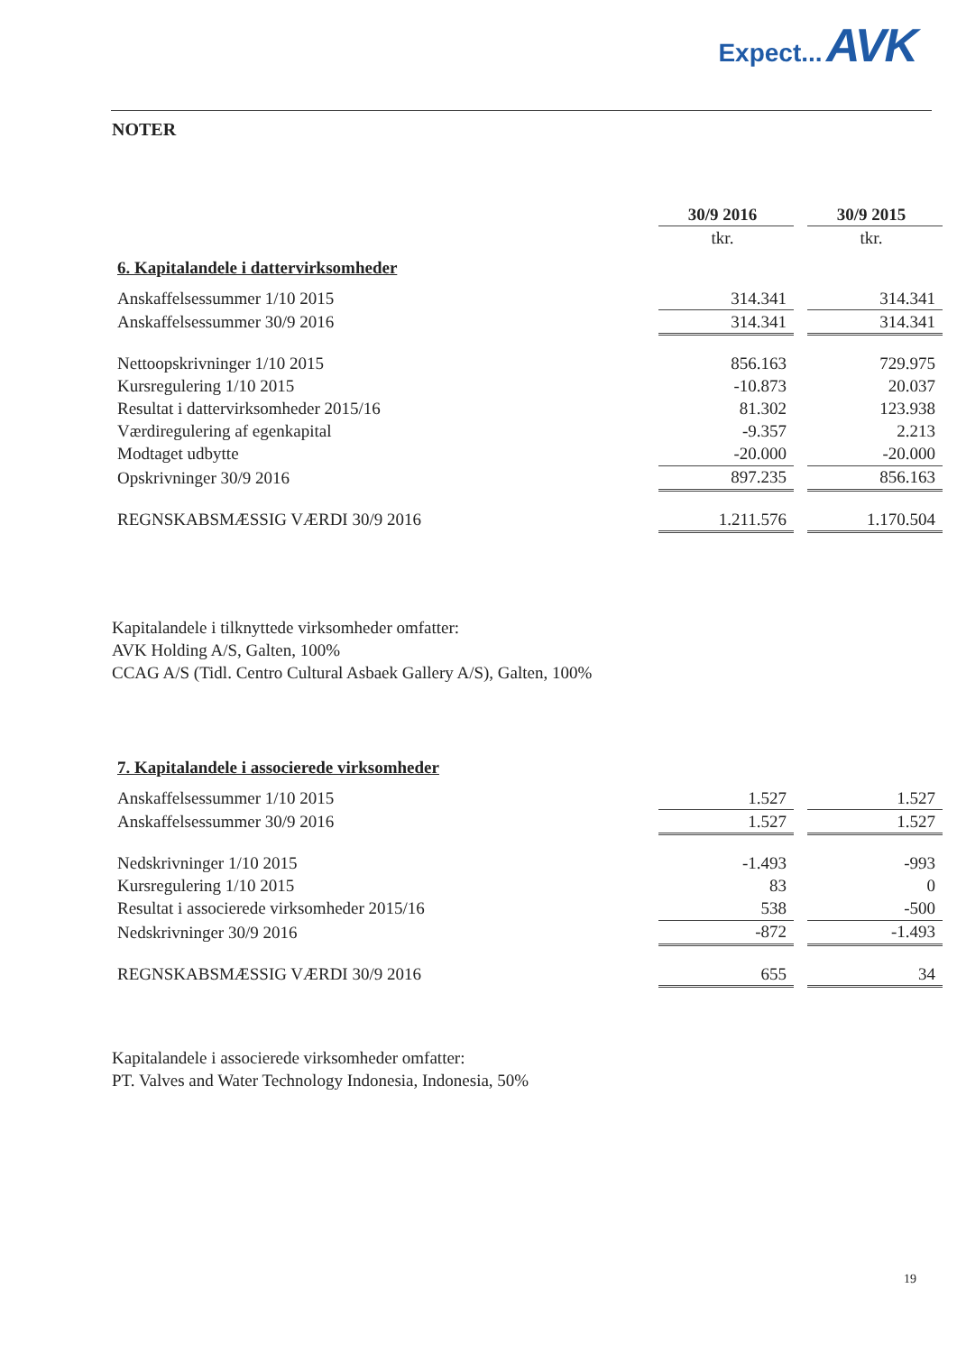Expect... AVK
NOTER
| | 30/9 2016 | | 30/9 2015 |
| | tkr. | | tkr. |
| 6. Kapitalandele i dattervirksomheder | | | |
| Anskaffelsessummer 1/10 2015 | 314.341 | | 314.341 |
| Anskaffelsessummer 30/9 2016 | 314.341 | | 314.341 |
| Nettoopskrivninger 1/10 2015 | 856.163 | | 729.975 |
| Kursregulering 1/10 2015 | -10.873 | | 20.037 |
| Resultat i dattervirksomheder 2015/16 | 81.302 | | 123.938 |
| Værdiregulering af egenkapital | -9.357 | | 2.213 |
| Modtaget udbytte | -20.000 | | -20.000 |
| Opskrivninger 30/9 2016 | 897.235 | | 856.163 |
| REGNSKABSMÆSSIG VÆRDI 30/9 2016 | 1.211.576 | | 1.170.504 |
Kapitalandele i tilknyttede virksomheder omfatter:
AVK Holding A/S, Galten, 100%
CCAG A/S (Tidl. Centro Cultural Asbaek Gallery A/S), Galten, 100%
| 7. Kapitalandele i associerede virksomheder | | | |
| Anskaffelsessummer 1/10 2015 | 1.527 | | 1.527 |
| Anskaffelsessummer 30/9 2016 | 1.527 | | 1.527 |
| Nedskrivninger 1/10 2015 | -1.493 | | -993 |
| Kursregulering 1/10 2015 | 83 | | 0 |
| Resultat i associerede virksomheder 2015/16 | 538 | | -500 |
| Nedskrivninger 30/9 2016 | -872 | | -1.493 |
| REGNSKABSMÆSSIG VÆRDI 30/9 2016 | 655 | | 34 |
Kapitalandele i associerede virksomheder omfatter:
PT. Valves and Water Technology Indonesia, Indonesia, 50%
19